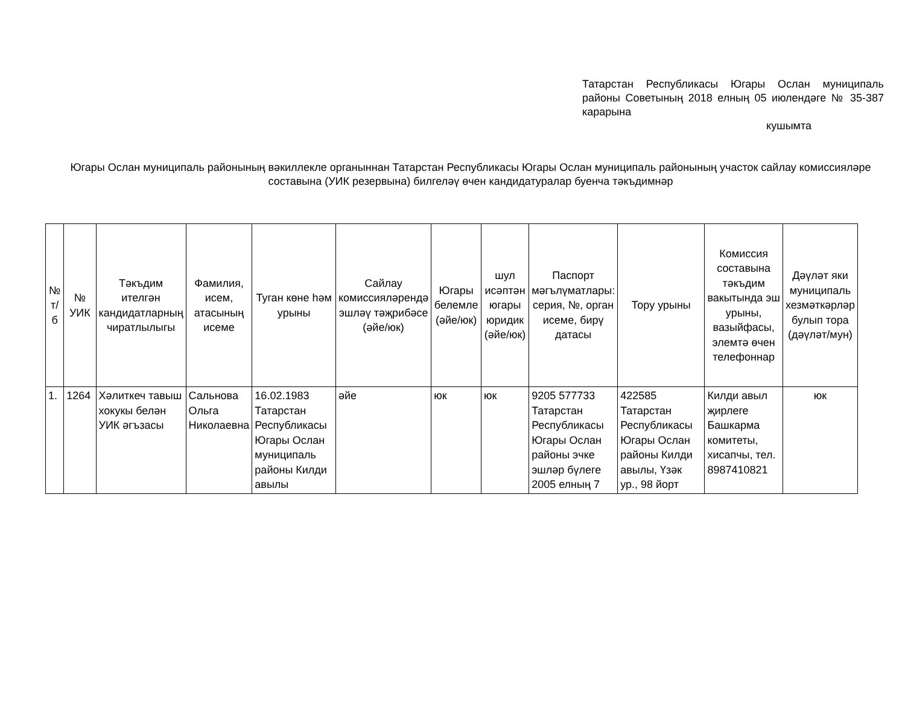Татарстан Республикасы Югары Ослан муниципаль районы Советының 2018 елның 05 июлендәге № 35-387 карарына
кушымта
Югары Ослан муниципаль районының вәкиллекле органыннан Татарстан Республикасы Югары Ослан муниципаль районының участок сайлау комиссияләре составына (УИК резервына) билгеләү өчен кандидатуралар буенча тәкъдимнәр
| № т/б | № УИК | Тәкъдим ителгән кандидатларның чиратлылыгы | Фамилия, исем, атасының исеме | Туган көне һәм урыны | Сайлау комиссияләрендә эшләү тәҗрибәсе (әйе/юк) | Югары белемле (әйе/юк) | шул исәптән югары юридик (әйе/юк) | Паспорт мәгълүматлары: серия, №, орган исеме, бирү датасы | Тору урыны | Комиссия составына тәкъдим вакытында эш урыны, вазыйфасы, элемтә өчен телефоннар | Дәүләт яки муниципаль хезмәткәрләр булып тора (дәүләт/мун) |
| --- | --- | --- | --- | --- | --- | --- | --- | --- | --- | --- | --- |
| 1. | 1264 | Хәлиткеч тавыш хокукы белән УИК әгъзасы | Сальнова Ольга Николаевна | 16.02.1983 Татарстан Республикасы Югары Ослан муниципаль районы Килди авылы | әйе | юк | юк | 9205 577733 Татарстан Республикасы Югары Ослан районы эчке эшләр бүлеге 2005 елның 7 | 422585 Татарстан Республикасы Югары Ослан районы Килди авылы, Үзәк ур., 98 йорт | Килди авыл җирлеге Башкарма комитеты, хисапчы, тел. 8987410821 | юк |